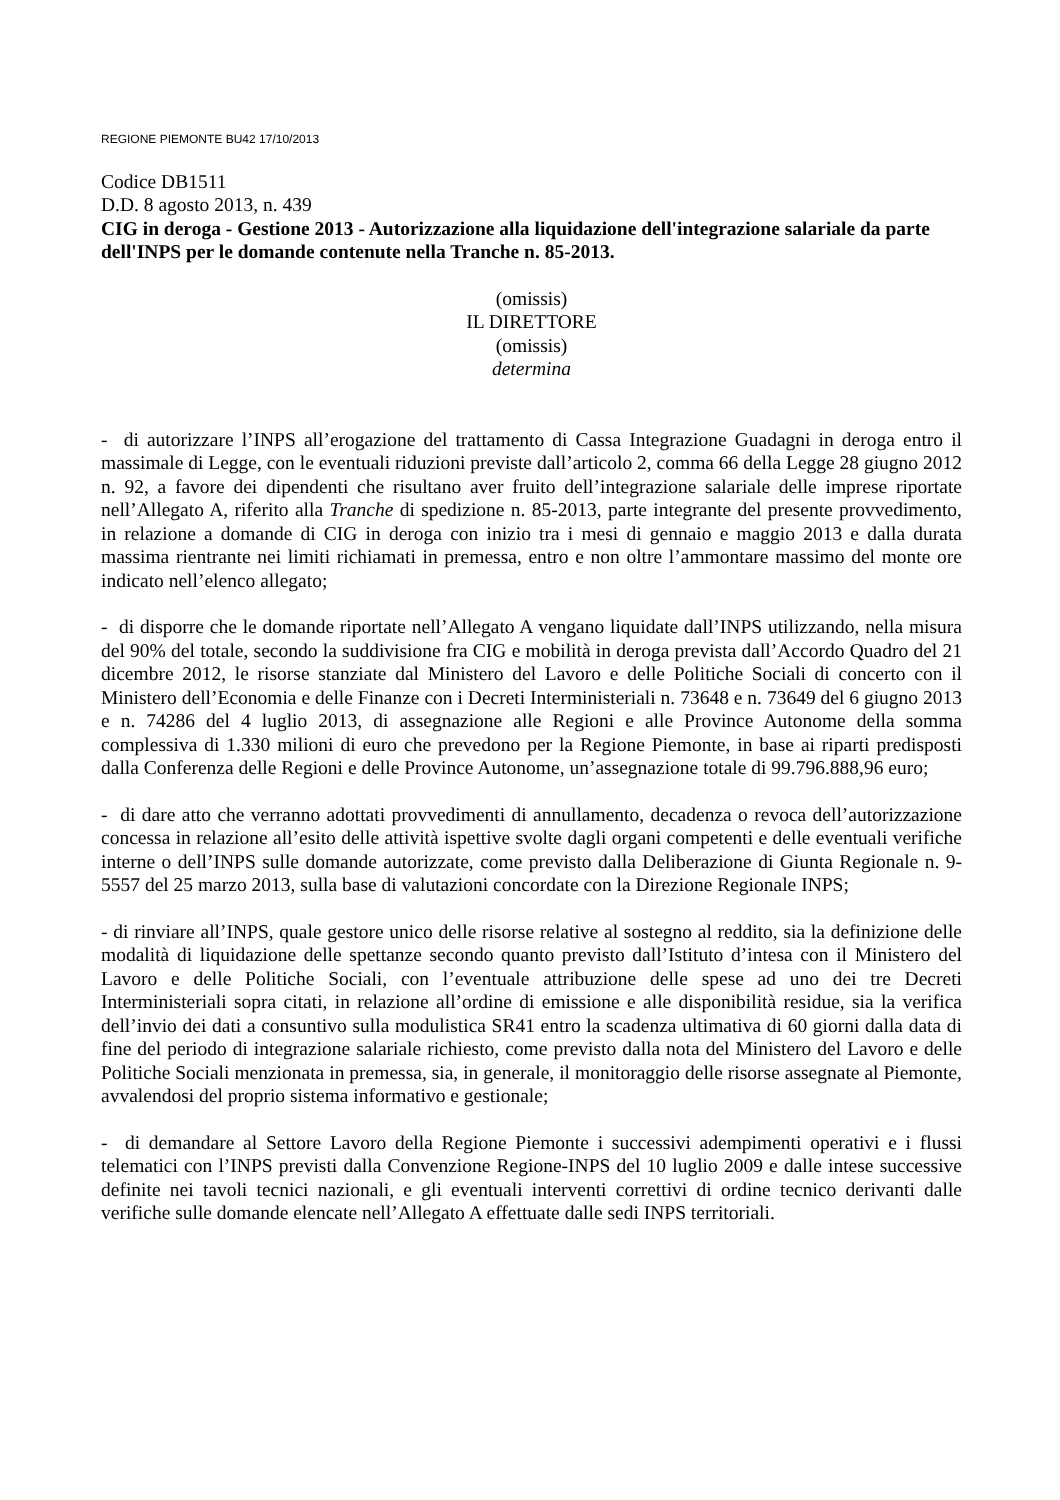REGIONE PIEMONTE BU42 17/10/2013
Codice DB1511
D.D. 8 agosto 2013, n. 439
CIG in deroga - Gestione 2013 - Autorizzazione alla liquidazione dell'integrazione salariale da parte dell'INPS per le domande contenute nella Tranche n. 85-2013.
(omissis)
IL DIRETTORE
(omissis)
determina
- di autorizzare l’INPS all’erogazione del trattamento di Cassa Integrazione Guadagni in deroga entro il massimale di Legge, con le eventuali riduzioni previste dall’articolo 2, comma 66 della Legge 28 giugno 2012 n. 92, a favore dei dipendenti che risultano aver fruito dell’integrazione salariale delle imprese riportate nell’Allegato A, riferito alla Tranche di spedizione n. 85-2013, parte integrante del presente provvedimento, in relazione a domande di CIG in deroga con inizio tra i mesi di gennaio e maggio 2013 e dalla durata massima rientrante nei limiti richiamati in premessa, entro e non oltre l’ammontare massimo del monte ore indicato nell’elenco allegato;
- di disporre che le domande riportate nell’Allegato A vengano liquidate dall’INPS utilizzando, nella misura del 90% del totale, secondo la suddivisione fra CIG e mobilità in deroga prevista dall’Accordo Quadro del 21 dicembre 2012, le risorse stanziate dal Ministero del Lavoro e delle Politiche Sociali di concerto con il Ministero dell’Economia e delle Finanze con i Decreti Interministeriali n. 73648 e n. 73649 del 6 giugno 2013 e n. 74286 del 4 luglio 2013, di assegnazione alle Regioni e alle Province Autonome della somma complessiva di 1.330 milioni di euro che prevedono per la Regione Piemonte, in base ai riparti predisposti dalla Conferenza delle Regioni e delle Province Autonome, un’assegnazione totale di 99.796.888,96 euro;
- di dare atto che verranno adottati provvedimenti di annullamento, decadenza o revoca dell’autorizzazione concessa in relazione all’esito delle attività ispettive svolte dagli organi competenti e delle eventuali verifiche interne o dell’INPS sulle domande autorizzate, come previsto dalla Deliberazione di Giunta Regionale n. 9-5557 del 25 marzo 2013, sulla base di valutazioni concordate con la Direzione Regionale INPS;
- di rinviare all’INPS, quale gestore unico delle risorse relative al sostegno al reddito, sia la definizione delle modalità di liquidazione delle spettanze secondo quanto previsto dall’Istituto d’intesa con il Ministero del Lavoro e delle Politiche Sociali, con l’eventuale attribuzione delle spese ad uno dei tre Decreti Interministeriali sopra citati, in relazione all’ordine di emissione e alle disponibilità residue, sia la verifica dell’invio dei dati a consuntivo sulla modulistica SR41 entro la scadenza ultimativa di 60 giorni dalla data di fine del periodo di integrazione salariale richiesto, come previsto dalla nota del Ministero del Lavoro e delle Politiche Sociali menzionata in premessa, sia, in generale, il monitoraggio delle risorse assegnate al Piemonte, avvalendosi del proprio sistema informativo e gestionale;
- di demandare al Settore Lavoro della Regione Piemonte i successivi adempimenti operativi e i flussi telematici con l’INPS previsti dalla Convenzione Regione-INPS del 10 luglio 2009 e dalle intese successive definite nei tavoli tecnici nazionali, e gli eventuali interventi correttivi di ordine tecnico derivanti dalle verifiche sulle domande elencate nell’Allegato A effettuate dalle sedi INPS territoriali.